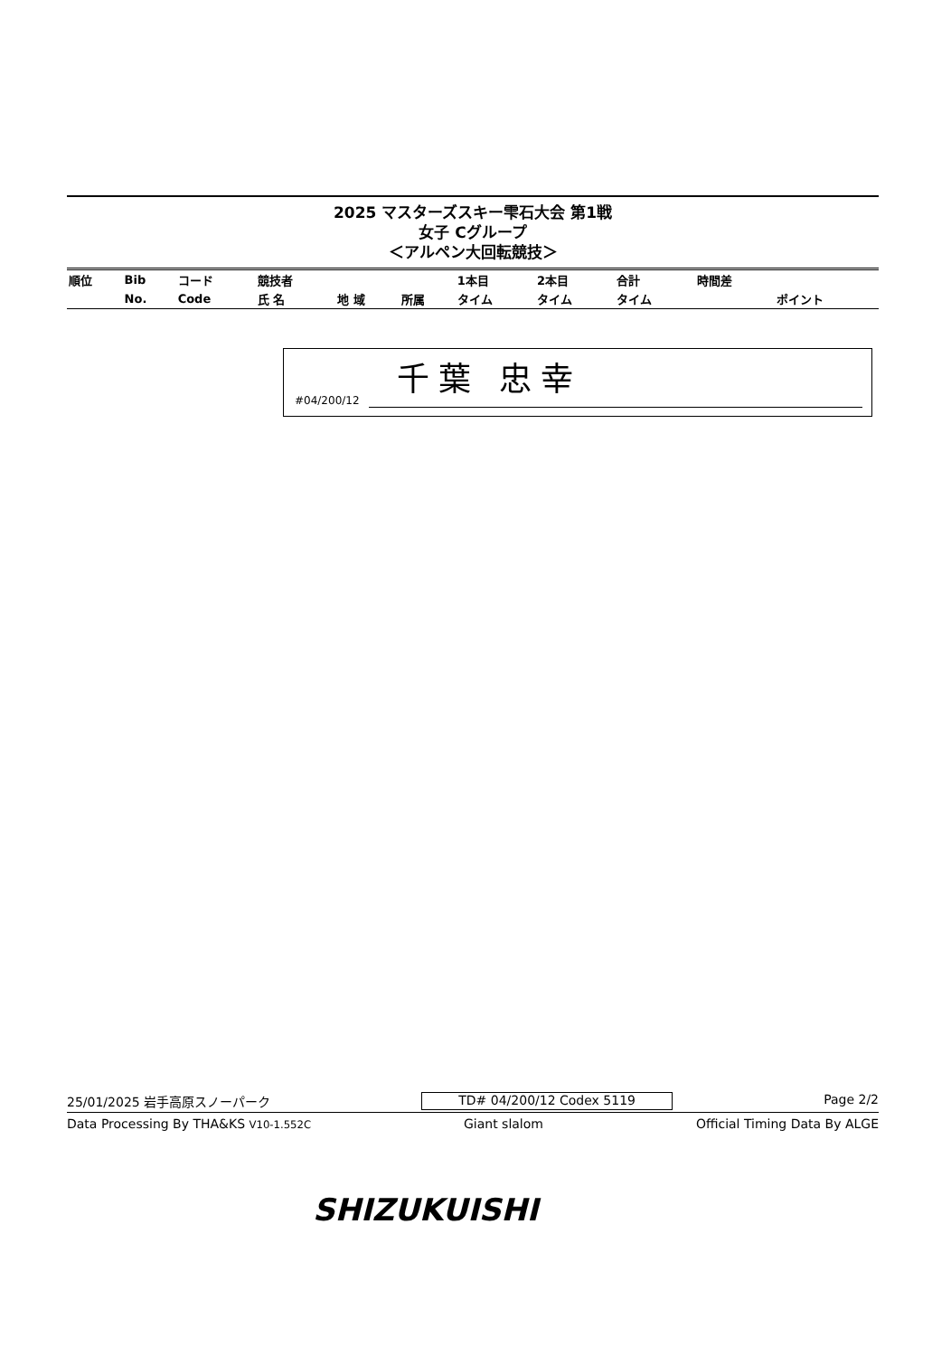2025 マスターズスキー雫石大会 第1戦
女子 Cグループ
＜アルペン大回転競技＞
| 順位 | Bib | コード | 競技者 | | | 1本目 | 2本目 | 合計 | 時間差 | |
| | No. | Code | 氏 名 | 地 域 | 所属 | タイム | タイム | タイム | | ポイント |
#04/200/12
千葉 忠幸
25/01/2025 岩手高原スノーパーク TD# 04/200/12 Codex 5119 Page 2/2
Data Processing By THA&KS V10-1.552C Giant slalom Official Timing Data By ALGE
SHIZUKUISHI